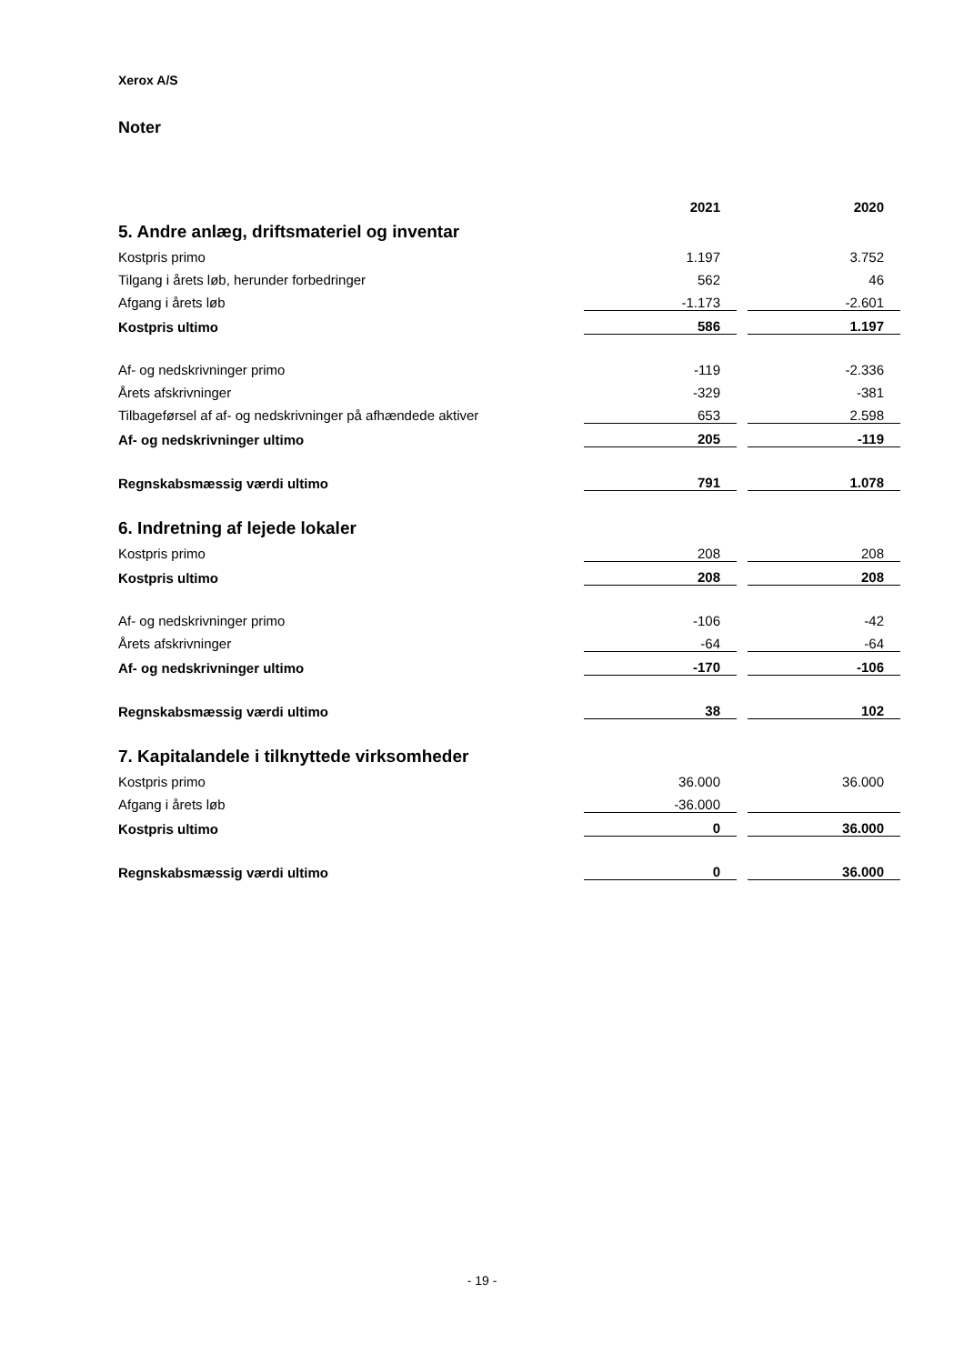Xerox A/S
Noter
| | 2021 | | 2020 |
| 5. Andre anlæg, driftsmateriel og inventar | | | |
| Kostpris primo | 1.197 | | 3.752 |
| Tilgang i årets løb, herunder forbedringer | 562 | | 46 |
| Afgang i årets løb | -1.173 | | -2.601 |
| Kostpris ultimo | 586 | | 1.197 |
| Af- og nedskrivninger primo | -119 | | -2.336 |
| Årets afskrivninger | -329 | | -381 |
| Tilbageførsel af af- og nedskrivninger på afhændede aktiver | 653 | | 2.598 |
| Af- og nedskrivninger ultimo | 205 | | -119 |
| Regnskabsmæssig værdi ultimo | 791 | | 1.078 |
| 6. Indretning af lejede lokaler | | | |
| Kostpris primo | 208 | | 208 |
| Kostpris ultimo | 208 | | 208 |
| Af- og nedskrivninger primo | -106 | | -42 |
| Årets afskrivninger | -64 | | -64 |
| Af- og nedskrivninger ultimo | -170 | | -106 |
| Regnskabsmæssig værdi ultimo | 38 | | 102 |
| 7. Kapitalandele i tilknyttede virksomheder | | | |
| Kostpris primo | 36.000 | | 36.000 |
| Afgang i årets løb | -36.000 | | |
| Kostpris ultimo | 0 | | 36.000 |
| Regnskabsmæssig værdi ultimo | 0 | | 36.000 |
- 19 -